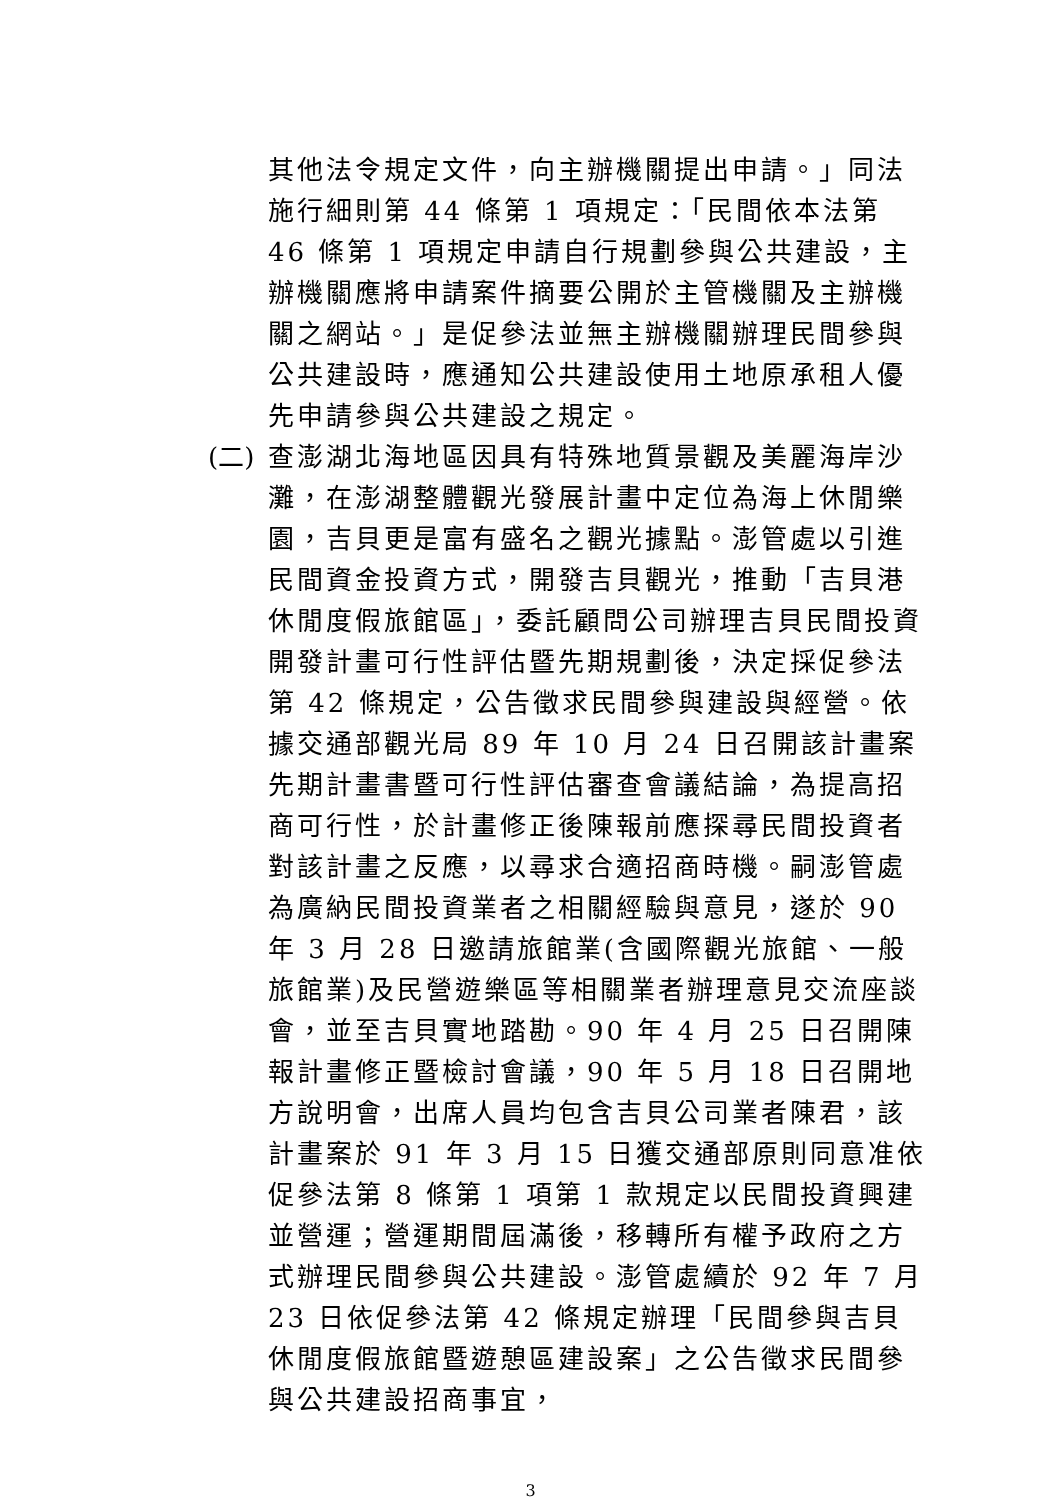其他法令規定文件，向主辦機關提出申請。」同法施行細則第 44 條第 1 項規定：「民間依本法第 46 條第 1 項規定申請自行規劃參與公共建設，主辦機關應將申請案件摘要公開於主管機關及主辦機關之網站。」是促參法並無主辦機關辦理民間參與公共建設時，應通知公共建設使用土地原承租人優先申請參與公共建設之規定。
(二) 查澎湖北海地區因具有特殊地質景觀及美麗海岸沙灘，在澎湖整體觀光發展計畫中定位為海上休閒樂園，吉貝更是富有盛名之觀光據點。澎管處以引進民間資金投資方式，開發吉貝觀光，推動「吉貝港休閒度假旅館區」，委託顧問公司辦理吉貝民間投資開發計畫可行性評估暨先期規劃後，決定採促參法第 42 條規定，公告徵求民間參與建設與經營。依據交通部觀光局 89 年 10 月 24 日召開該計畫案先期計畫書暨可行性評估審查會議結論，為提高招商可行性，於計畫修正後陳報前應探尋民間投資者對該計畫之反應，以尋求合適招商時機。嗣澎管處為廣納民間投資業者之相關經驗與意見，遂於 90 年 3 月 28 日邀請旅館業(含國際觀光旅館、一般旅館業)及民營遊樂區等相關業者辦理意見交流座談會，並至吉貝實地踏勘。90 年 4 月 25 日召開陳報計畫修正暨檢討會議，90 年 5 月 18 日召開地方說明會，出席人員均包含吉貝公司業者陳君，該計畫案於 91 年 3 月 15 日獲交通部原則同意准依促參法第 8 條第 1 項第 1 款規定以民間投資興建並營運；營運期間屆滿後，移轉所有權予政府之方式辦理民間參與公共建設。澎管處續於 92 年 7 月 23 日依促參法第 42 條規定辦理「民間參與吉貝休閒度假旅館暨遊憩區建設案」之公告徵求民間參與公共建設招商事宜，
3